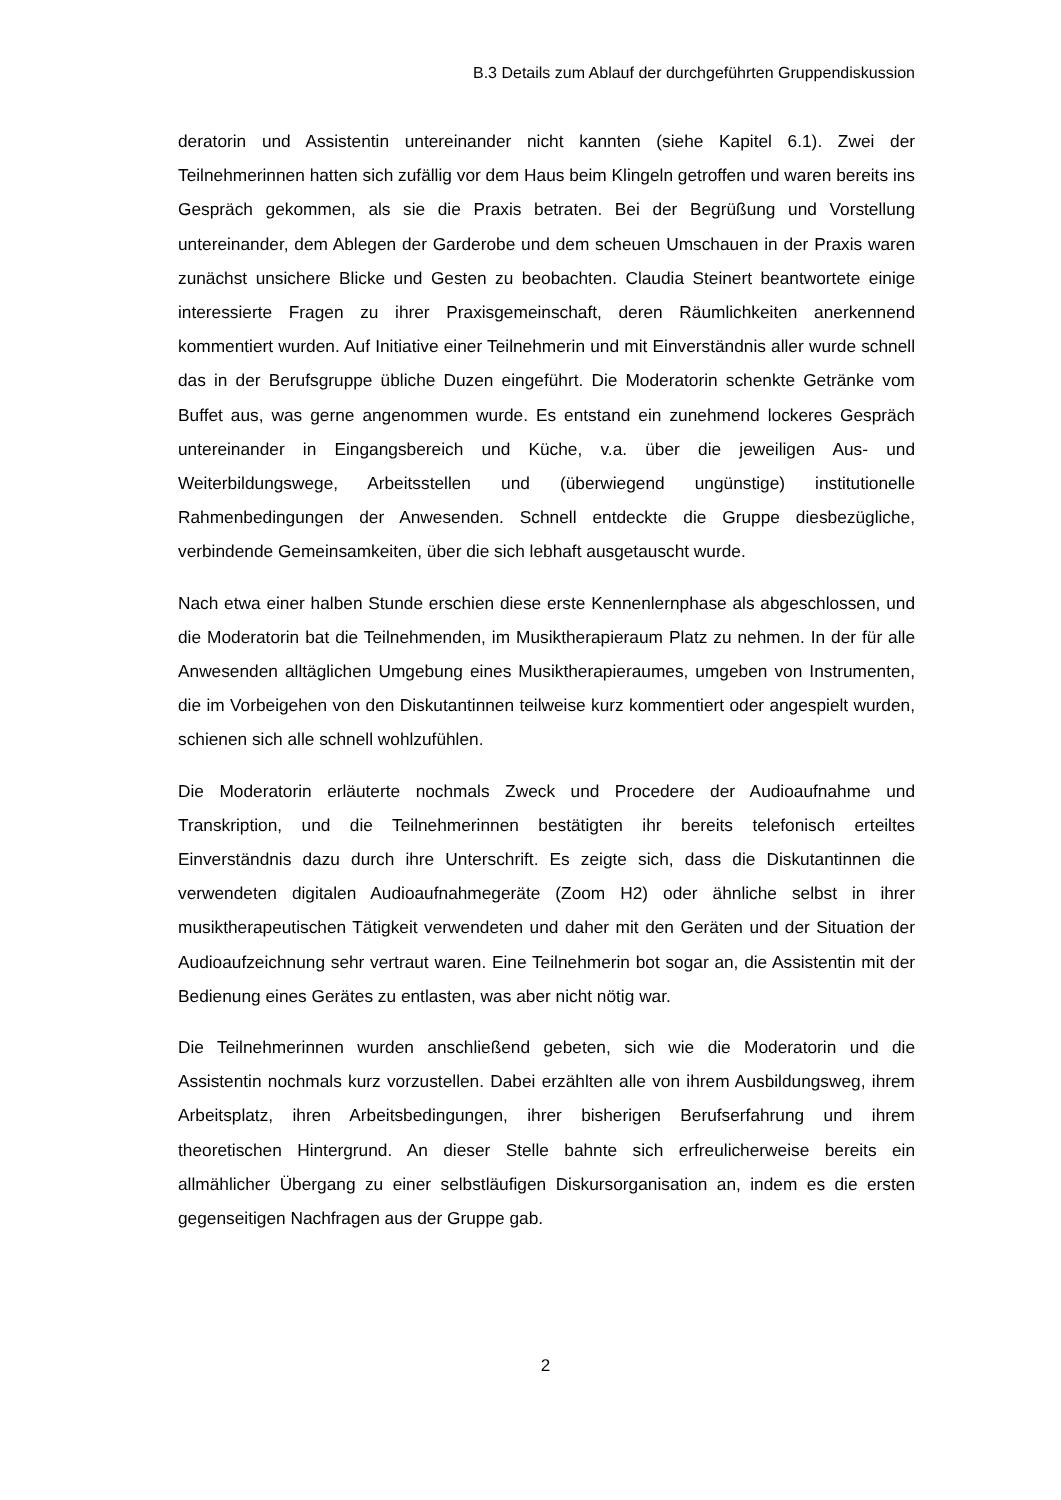B.3 Details zum Ablauf der durchgeführten Gruppendiskussion
deratorin und Assistentin untereinander nicht kannten (siehe Kapitel 6.1). Zwei der Teilnehmerinnen hatten sich zufällig vor dem Haus beim Klingeln getroffen und waren bereits ins Gespräch gekommen, als sie die Praxis betraten. Bei der Begrüßung und Vorstellung untereinander, dem Ablegen der Garderobe und dem scheuen Umschauen in der Praxis waren zunächst unsichere Blicke und Gesten zu beobachten. Claudia Steinert beantwortete einige interessierte Fragen zu ihrer Praxisgemeinschaft, deren Räumlichkeiten anerkennend kommentiert wurden. Auf Initiative einer Teilnehmerin und mit Einverständnis aller wurde schnell das in der Berufsgruppe übliche Duzen eingeführt. Die Moderatorin schenkte Getränke vom Buffet aus, was gerne angenommen wurde. Es entstand ein zunehmend lockeres Gespräch untereinander in Eingangsbereich und Küche, v.a. über die jeweiligen Aus- und Weiterbildungswege, Arbeitsstellen und (überwiegend ungünstige) institutionelle Rahmenbedingungen der Anwesenden. Schnell entdeckte die Gruppe diesbezügliche, verbindende Gemeinsamkeiten, über die sich lebhaft ausgetauscht wurde.
Nach etwa einer halben Stunde erschien diese erste Kennenlernphase als abgeschlossen, und die Moderatorin bat die Teilnehmenden, im Musiktherapieraum Platz zu nehmen. In der für alle Anwesenden alltäglichen Umgebung eines Musiktherapieraumes, umgeben von Instrumenten, die im Vorbeigehen von den Diskutantinnen teilweise kurz kommentiert oder angespielt wurden, schienen sich alle schnell wohlzufühlen.
Die Moderatorin erläuterte nochmals Zweck und Procedere der Audioaufnahme und Transkription, und die Teilnehmerinnen bestätigten ihr bereits telefonisch erteiltes Einverständnis dazu durch ihre Unterschrift. Es zeigte sich, dass die Diskutantinnen die verwendeten digitalen Audioaufnahmegeräte (Zoom H2) oder ähnliche selbst in ihrer musiktherapeutischen Tätigkeit verwendeten und daher mit den Geräten und der Situation der Audioaufzeichnung sehr vertraut waren. Eine Teilnehmerin bot sogar an, die Assistentin mit der Bedienung eines Gerätes zu entlasten, was aber nicht nötig war.
Die Teilnehmerinnen wurden anschließend gebeten, sich wie die Moderatorin und die Assistentin nochmals kurz vorzustellen. Dabei erzählten alle von ihrem Ausbildungsweg, ihrem Arbeitsplatz, ihren Arbeitsbedingungen, ihrer bisherigen Berufserfahrung und ihrem theoretischen Hintergrund. An dieser Stelle bahnte sich erfreulicherweise bereits ein allmählicher Übergang zu einer selbstläufigen Diskursorganisation an, indem es die ersten gegenseitigen Nachfragen aus der Gruppe gab.
2